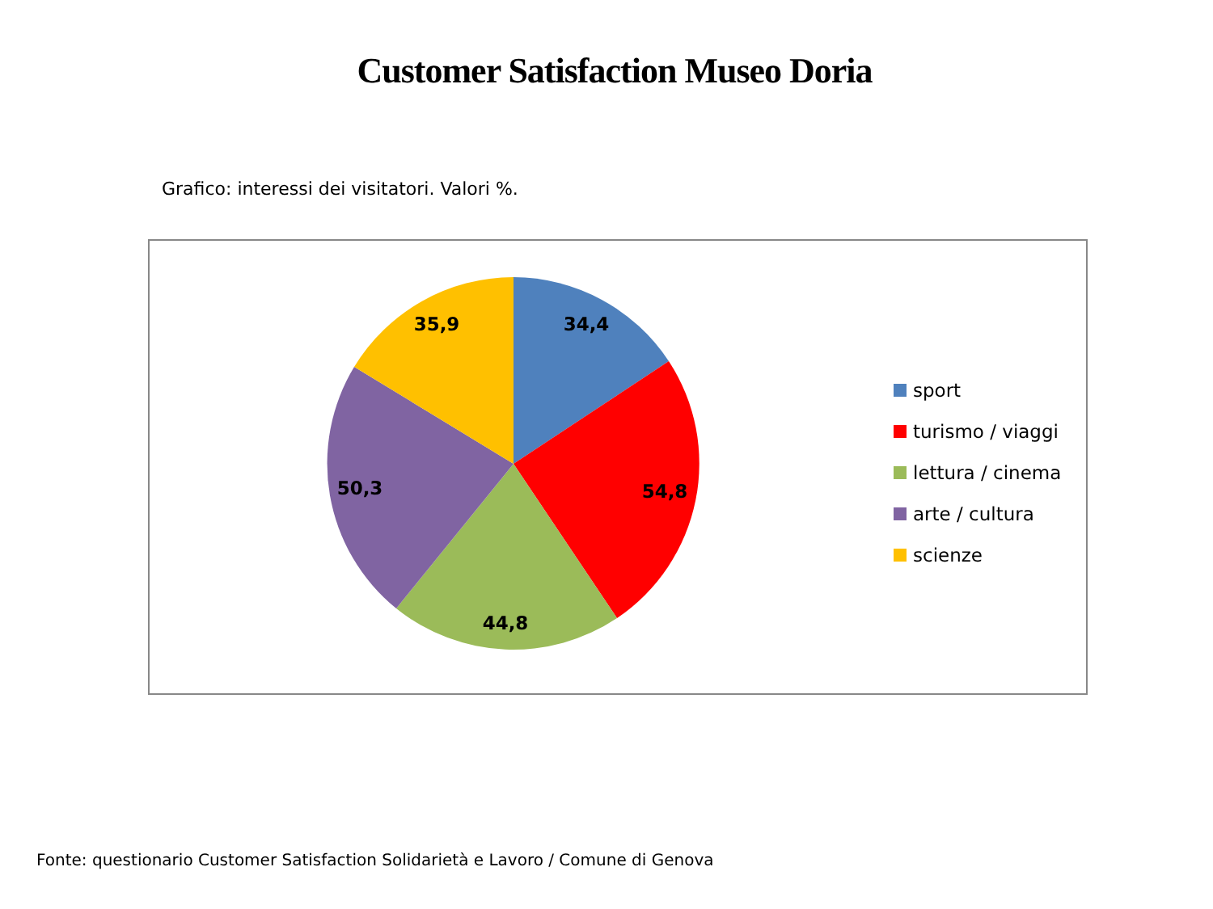Customer Satisfaction Museo Doria
Grafico: interessi dei visitatori. Valori %.
34,4
54,8
44,8
50,3
35,9
sport
turismo / viaggi
lettura / cinema
arte / cultura
scienze
Fonte: questionario Customer Satisfaction Solidarietà e Lavoro / Comune di Genova